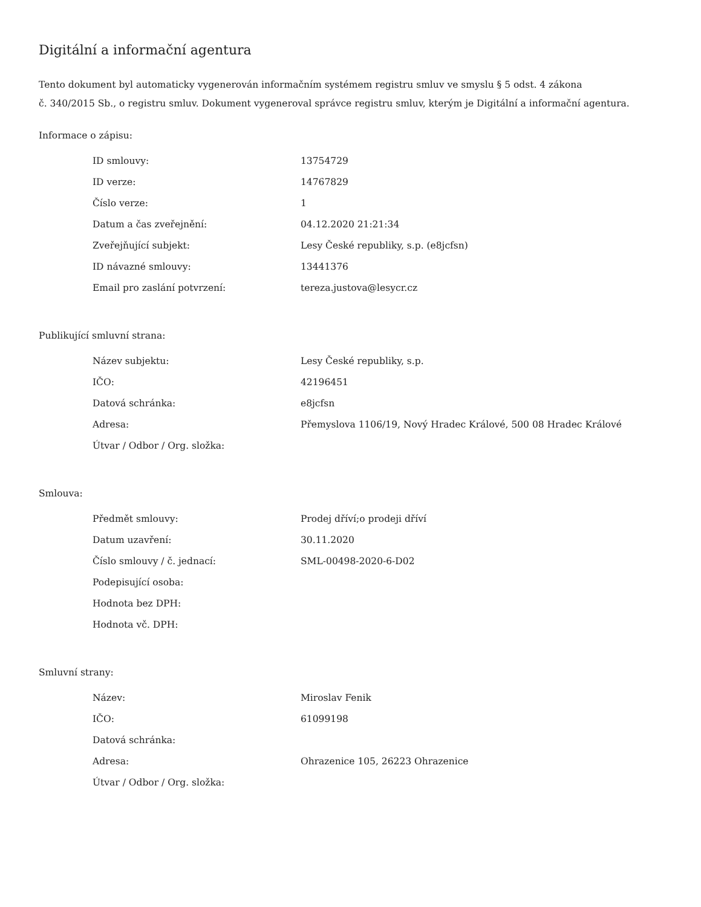Digitální a informační agentura
Tento dokument byl automaticky vygenerován informačním systémem registru smluv ve smyslu § 5 odst. 4 zákona
č. 340/2015 Sb., o registru smluv. Dokument vygeneroval správce registru smluv, kterým je Digitální a informační agentura.
Informace o zápisu:
| ID smlouvy: | 13754729 |
| ID verze: | 14767829 |
| Číslo verze: | 1 |
| Datum a čas zveřejnění: | 04.12.2020 21:21:34 |
| Zveřejňující subjekt: | Lesy České republiky, s.p. (e8jcfsn) |
| ID návazné smlouvy: | 13441376 |
| Email pro zaslání potvrzení: | tereza.justova@lesycr.cz |
Publikující smluvní strana:
| Název subjektu: | Lesy České republiky, s.p. |
| IČO: | 42196451 |
| Datová schránka: | e8jcfsn |
| Adresa: | Přemyslova 1106/19, Nový Hradec Králové, 500 08 Hradec Králové |
| Útvar / Odbor / Org. složka: | |
Smlouva:
| Předmět smlouvy: | Prodej dříví;o prodeji dříví |
| Datum uzavření: | 30.11.2020 |
| Číslo smlouvy / č. jednací: | SML-00498-2020-6-D02 |
| Podepisující osoba: | |
| Hodnota bez DPH: | |
| Hodnota vč. DPH: | |
Smluvní strany:
| Název: | Miroslav Fenik |
| IČO: | 61099198 |
| Datová schránka: | |
| Adresa: | Ohrazenice 105, 26223 Ohrazenice |
| Útvar / Odbor / Org. složka: | |